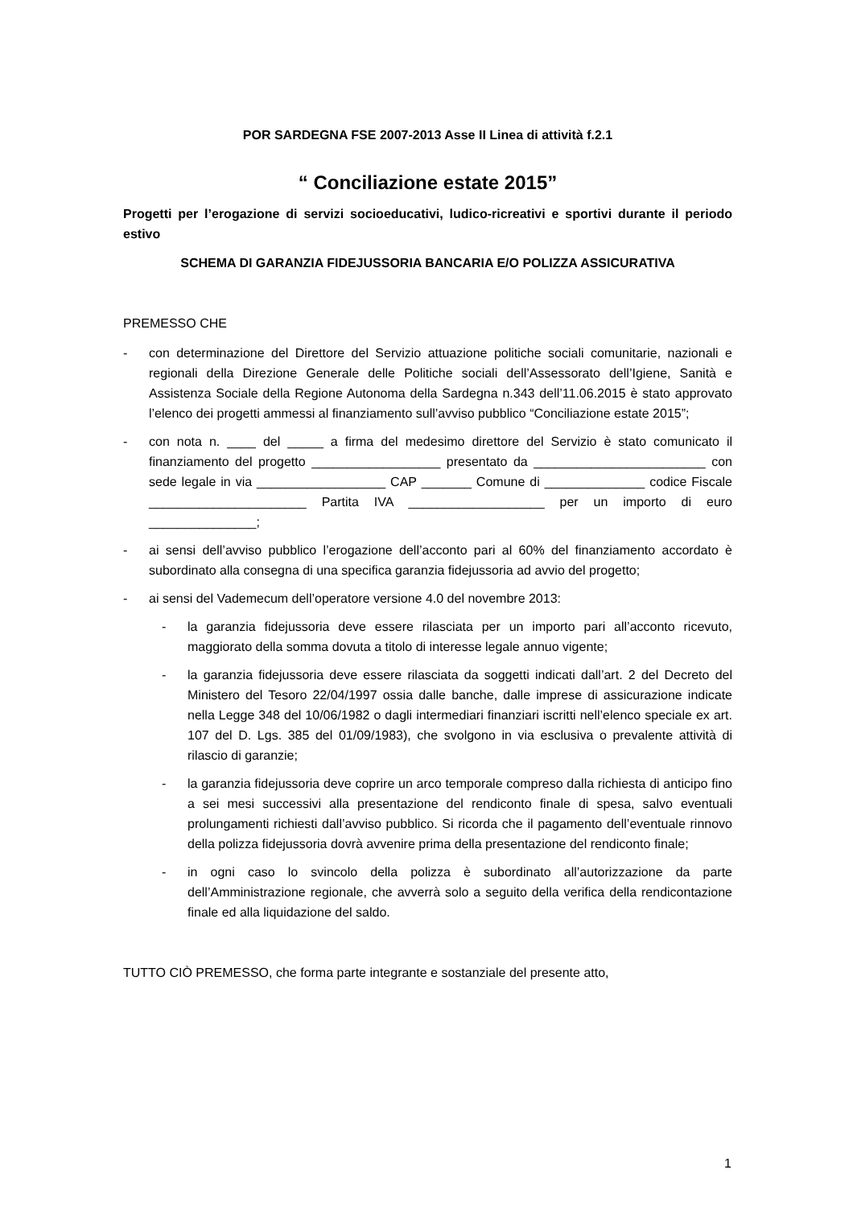POR SARDEGNA FSE 2007-2013 Asse II Linea di attività f.2.1
“ Conciliazione estate 2015”
Progetti per l’erogazione di servizi socioeducativi, ludico-ricreativi e sportivi durante il periodo estivo
SCHEMA DI GARANZIA FIDEJUSSORIA BANCARIA E/O POLIZZA ASSICURATIVA
PREMESSO CHE
- con determinazione del Direttore del Servizio attuazione politiche sociali comunitarie, nazionali e regionali della Direzione Generale delle Politiche sociali dell’Assessorato dell’Igiene, Sanità e Assistenza Sociale della Regione Autonoma della Sardegna n.343 dell’11.06.2015 è stato approvato l’elenco dei progetti ammessi al finanziamento sull’avviso pubblico “Conciliazione estate 2015”;
- con nota n. ____ del _____ a firma del medesimo direttore del Servizio è stato comunicato il finanziamento del progetto __________________ presentato da ________________________ con sede legale in via __________________ CAP _______ Comune di ______________ codice Fiscale ______________________ Partita IVA ___________________ per un importo di euro _______________;
- ai sensi dell’avviso pubblico l’erogazione dell’acconto pari al 60% del finanziamento accordato è subordinato alla consegna di una specifica garanzia fidejussoria ad avvio del progetto;
- ai sensi del Vademecum dell’operatore versione 4.0 del novembre 2013:
- la garanzia fidejussoria deve essere rilasciata per un importo pari all’acconto ricevuto, maggiorato della somma dovuta a titolo di interesse legale annuo vigente;
- la garanzia fidejussoria deve essere rilasciata da soggetti indicati dall’art. 2 del Decreto del Ministero del Tesoro 22/04/1997 ossia dalle banche, dalle imprese di assicurazione indicate nella Legge 348 del 10/06/1982 o dagli intermediari finanziari iscritti nell’elenco speciale ex art. 107 del D. Lgs. 385 del 01/09/1983), che svolgono in via esclusiva o prevalente attività di rilascio di garanzie;
- la garanzia fidejussoria deve coprire un arco temporale compreso dalla richiesta di anticipo fino a sei mesi successivi alla presentazione del rendiconto finale di spesa, salvo eventuali prolungamenti richiesti dall’avviso pubblico. Si ricorda che il pagamento dell’eventuale rinnovo della polizza fidejussoria dovrà avvenire prima della presentazione del rendiconto finale;
- in ogni caso lo svincolo della polizza è subordinato all’autorizzazione da parte dell’Amministrazione regionale, che avverrà solo a seguito della verifica della rendicontazione finale ed alla liquidazione del saldo.
TUTTO CIÒ PREMESSO, che forma parte integrante e sostanziale del presente atto,
1